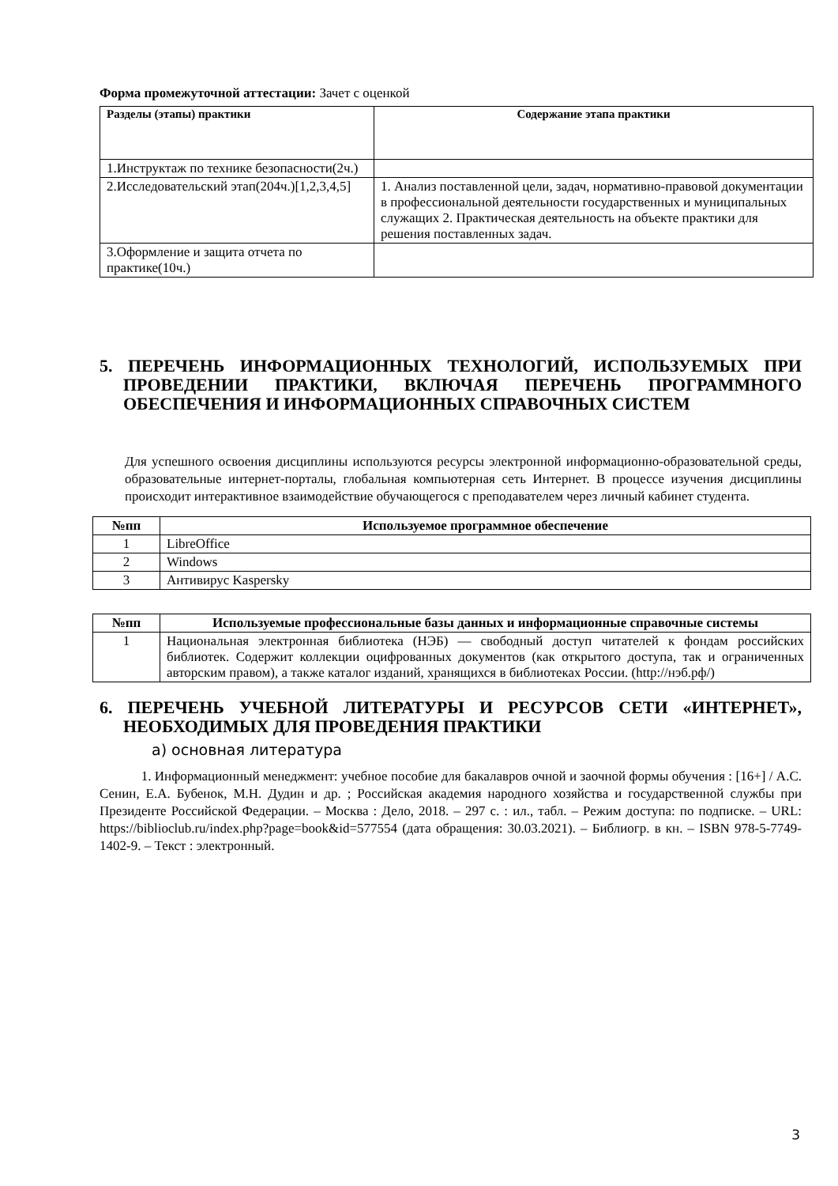Форма промежуточной аттестации: Зачет с оценкой
| Разделы (этапы) практики | Содержание этапа практики |
| --- | --- |
| 1.Инструктаж по технике безопасности(2ч.) | |
| 2.Исследовательский этап(204ч.)[1,2,3,4,5] | 1. Анализ поставленной цели, задач, нормативно-правовой документации в профессиональной деятельности государственных и муниципальных служащих 2. Практическая деятельность на объекте практики для решения поставленных задач. |
| 3.Оформление и защита отчета по практике(10ч.) | |
5. ПЕРЕЧЕНЬ ИНФОРМАЦИОННЫХ ТЕХНОЛОГИЙ, ИСПОЛЬЗУЕМЫХ ПРИ ПРОВЕДЕНИИ ПРАКТИКИ, ВКЛЮЧАЯ ПЕРЕЧЕНЬ ПРОГРАММНОГО ОБЕСПЕЧЕНИЯ И ИНФОРМАЦИОННЫХ СПРАВОЧНЫХ СИСТЕМ
Для успешного освоения дисциплины используются ресурсы электронной информационно-образовательной среды, образовательные интернет-порталы, глобальная компьютерная сеть Интернет. В процессе изучения дисциплины происходит интерактивное взаимодействие обучающегося с преподавателем через личный кабинет студента.
| №пп | Используемое программное обеспечение |
| --- | --- |
| 1 | LibreOffice |
| 2 | Windows |
| 3 | Антивирус Kaspersky |
| №пп | Используемые профессиональные базы данных и информационные справочные системы |
| --- | --- |
| 1 | Национальная электронная библиотека (НЭБ) — свободный доступ читателей к фондам российских библиотек. Содержит коллекции оцифрованных документов (как открытого доступа, так и ограниченных авторским правом), а также каталог изданий, хранящихся в библиотеках России. (http://нэб.рф/) |
6. ПЕРЕЧЕНЬ УЧЕБНОЙ ЛИТЕРАТУРЫ И РЕСУРСОВ СЕТИ «ИНТЕРНЕТ», НЕОБХОДИМЫХ ДЛЯ ПРОВЕДЕНИЯ ПРАКТИКИ
а) основная литература
1. Информационный менеджмент: учебное пособие для бакалавров очной и заочной формы обучения : [16+] / А.С. Сенин, Е.А. Бубенок, М.Н. Дудин и др. ; Российская академия народного хозяйства и государственной службы при Президенте Российской Федерации. – Москва : Дело, 2018. – 297 с. : ил., табл. – Режим доступа: по подписке. – URL: https://biblioclub.ru/index.php?page=book&id=577554 (дата обращения: 30.03.2021). – Библиогр. в кн. – ISBN 978-5-7749-1402-9. – Текст : электронный.
3